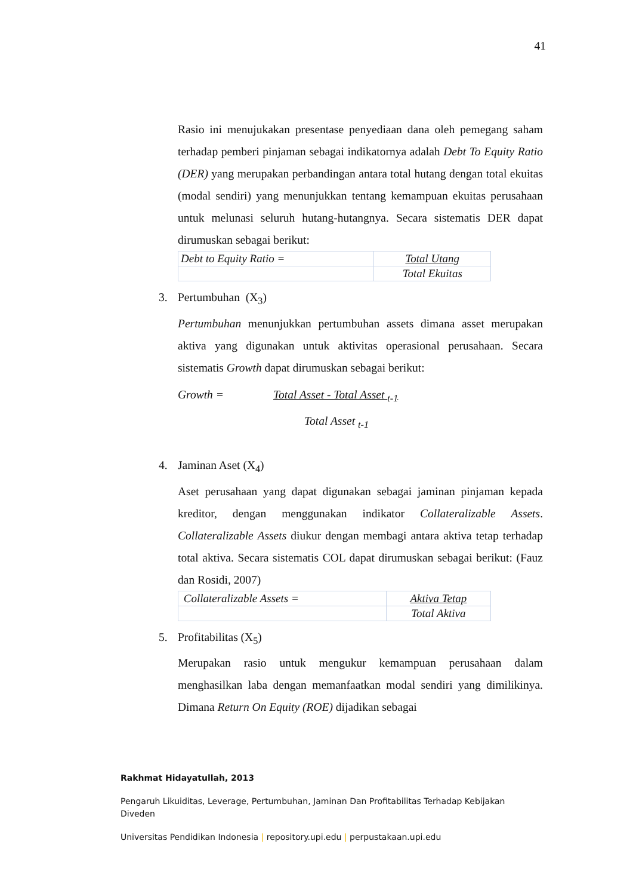41
Rasio ini menujukakan presentase penyediaan dana oleh pemegang saham terhadap pemberi pinjaman sebagai indikatornya adalah Debt To Equity Ratio (DER) yang merupakan perbandingan antara total hutang dengan total ekuitas (modal sendiri) yang menunjukkan tentang kemampuan ekuitas perusahaan untuk melunasi seluruh hutang-hutangnya. Secara sistematis DER dapat dirumuskan sebagai berikut:
| Debt to Equity Ratio = | Total Utang |
| | Total Ekuitas |
3. Pertumbuhan (X<sub>3</sub>)
Pertumbuhan menunjukkan pertumbuhan assets dimana asset merupakan aktiva yang digunakan untuk aktivitas operasional perusahaan. Secara sistematis Growth dapat dirumuskan sebagai berikut:
Growth = Total Asset - Total Asset <sub>t-1</sub>
Total Asset <sub>t-1</sub>
4. Jaminan Aset (X<sub>4</sub>)
Aset perusahaan yang dapat digunakan sebagai jaminan pinjaman kepada kreditor, dengan menggunakan indikator Collateralizable Assets. Collateralizable Assets diukur dengan membagi antara aktiva tetap terhadap total aktiva. Secara sistematis COL dapat dirumuskan sebagai berikut: (Fauz dan Rosidi, 2007)
| Collateralizable Assets = | Aktiva Tetap |
| | Total Aktiva |
5. Profitabilitas (X<sub>5</sub>)
Merupakan rasio untuk mengukur kemampuan perusahaan dalam menghasilkan laba dengan memanfaatkan modal sendiri yang dimilikinya. Dimana Return On Equity (ROE) dijadikan sebagai
Rakhmat Hidayatullah, 2013
Pengaruh Likuiditas, Leverage, Pertumbuhan, Jaminan Dan Profitabilitas Terhadap Kebijakan Diveden
Universitas Pendidikan Indonesia | repository.upi.edu | perpustakaan.upi.edu